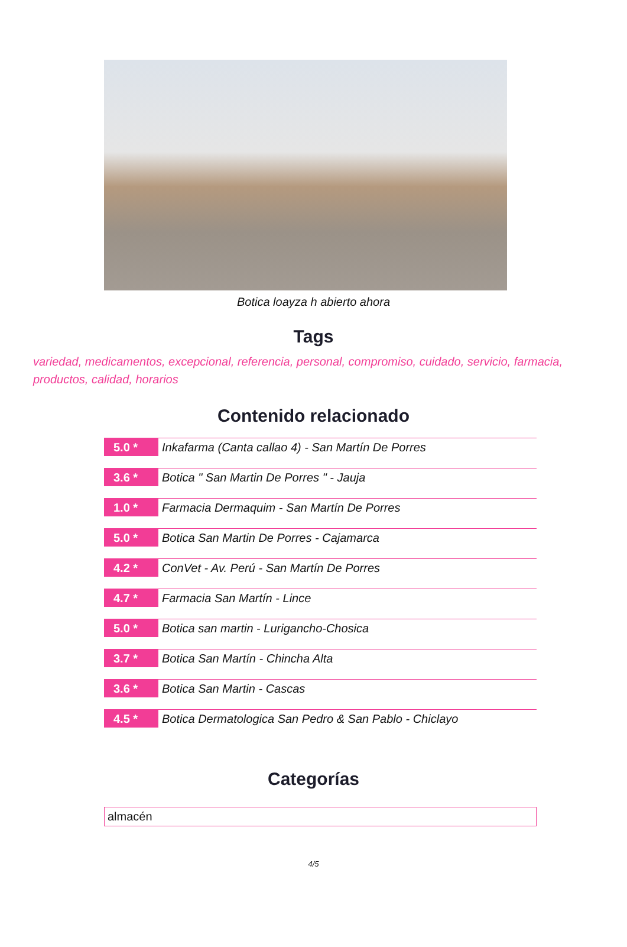Botica loayza h abierto ahora
Tags
variedad, medicamentos, excepcional, referencia, personal, compromiso, cuidado, servicio, farmacia, productos, calidad, horarios
Contenido relacionado
5.0 *
Inkafarma (Canta callao 4) - San Martín De Porres
3.6 *
Botica " San Martin De Porres " - Jauja
1.0 *
Farmacia Dermaquim - San Martín De Porres
5.0 *
Botica San Martin De Porres - Cajamarca
4.2 *
ConVet - Av. Perú - San Martín De Porres
4.7 *
Farmacia San Martín - Lince
5.0 *
Botica san martin - Lurigancho-Chosica
3.7 *
Botica San Martín - Chincha Alta
3.6 *
Botica San Martin - Cascas
4.5 *
Botica Dermatologica San Pedro & San Pablo - Chiclayo
Categorías
almacén
4/5